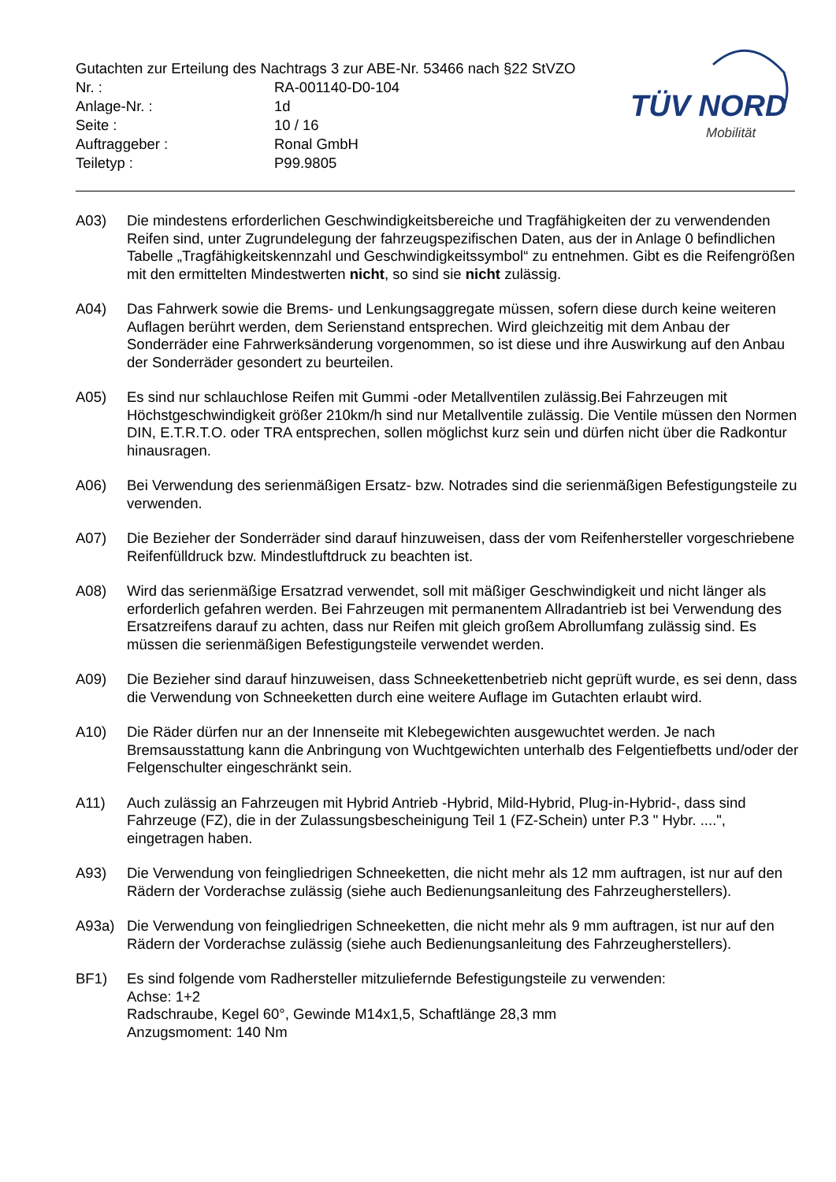Gutachten zur Erteilung des Nachtrags 3 zur ABE-Nr. 53466 nach §22 StVZO
Nr. : RA-001140-D0-104
Anlage-Nr. : 1d
Seite : 10 / 16
Auftraggeber : Ronal GmbH
Teiletyp : P99.9805
TÜV NORD
Mobilität
A03) Die mindestens erforderlichen Geschwindigkeitsbereiche und Tragfähigkeiten der zu verwendenden Reifen sind, unter Zugrundelegung der fahrzeugspezifischen Daten, aus der in Anlage 0 befindlichen Tabelle „Tragfähigkeitskennzahl und Geschwindigkeitssymbol“ zu entnehmen. Gibt es die Reifengrößen mit den ermittelten Mindestwerten nicht, so sind sie nicht zulässig.
A04) Das Fahrwerk sowie die Brems- und Lenkungsaggregate müssen, sofern diese durch keine weiteren Auflagen berührt werden, dem Serienstand entsprechen. Wird gleichzeitig mit dem Anbau der Sonderräder eine Fahrwerksänderung vorgenommen, so ist diese und ihre Auswirkung auf den Anbau der Sonderräder gesondert zu beurteilen.
A05) Es sind nur schlauchlose Reifen mit Gummi -oder Metallventilen zulässig.Bei Fahrzeugen mit Höchstgeschwindigkeit größer 210km/h sind nur Metallventile zulässig. Die Ventile müssen den Normen DIN, E.T.R.T.O. oder TRA entsprechen, sollen möglichst kurz sein und dürfen nicht über die Radkontur hinausragen.
A06) Bei Verwendung des serienmäßigen Ersatz- bzw. Notrades sind die serienmäßigen Befestigungsteile zu verwenden.
A07) Die Bezieher der Sonderräder sind darauf hinzuweisen, dass der vom Reifenhersteller vorgeschriebene Reifenfülldruck bzw. Mindestluftdruck zu beachten ist.
A08) Wird das serienmäßige Ersatzrad verwendet, soll mit mäßiger Geschwindigkeit und nicht länger als erforderlich gefahren werden. Bei Fahrzeugen mit permanentem Allradantrieb ist bei Verwendung des Ersatzreifens darauf zu achten, dass nur Reifen mit gleich großem Abrollumfang zulässig sind. Es müssen die serienmäßigen Befestigungsteile verwendet werden.
A09) Die Bezieher sind darauf hinzuweisen, dass Schneekettenbetrieb nicht geprüft wurde, es sei denn, dass die Verwendung von Schneeketten durch eine weitere Auflage im Gutachten erlaubt wird.
A10) Die Räder dürfen nur an der Innenseite mit Klebegewichten ausgewuchtet werden. Je nach Bremsausstattung kann die Anbringung von Wuchtgewichten unterhalb des Felgentiefbetts und/oder der Felgenschulter eingeschränkt sein.
A11) Auch zulässig an Fahrzeugen mit Hybrid Antrieb -Hybrid, Mild-Hybrid, Plug-in-Hybrid-, dass sind Fahrzeuge (FZ), die in der Zulassungsbescheinigung Teil 1 (FZ-Schein) unter P.3 " Hybr. ....", eingetragen haben.
A93) Die Verwendung von feingliedrigen Schneeketten, die nicht mehr als 12 mm auftragen, ist nur auf den Rädern der Vorderachse zulässig (siehe auch Bedienungsanleitung des Fahrzeugherstellers).
A93a) Die Verwendung von feingliedrigen Schneeketten, die nicht mehr als 9 mm auftragen, ist nur auf den Rädern der Vorderachse zulässig (siehe auch Bedienungsanleitung des Fahrzeugherstellers).
BF1) Es sind folgende vom Radhersteller mitzuliefernde Befestigungsteile zu verwenden:
Achse: 1+2
Radschraube, Kegel 60°, Gewinde M14x1,5, Schaftlänge 28,3 mm
Anzugsmoment: 140 Nm